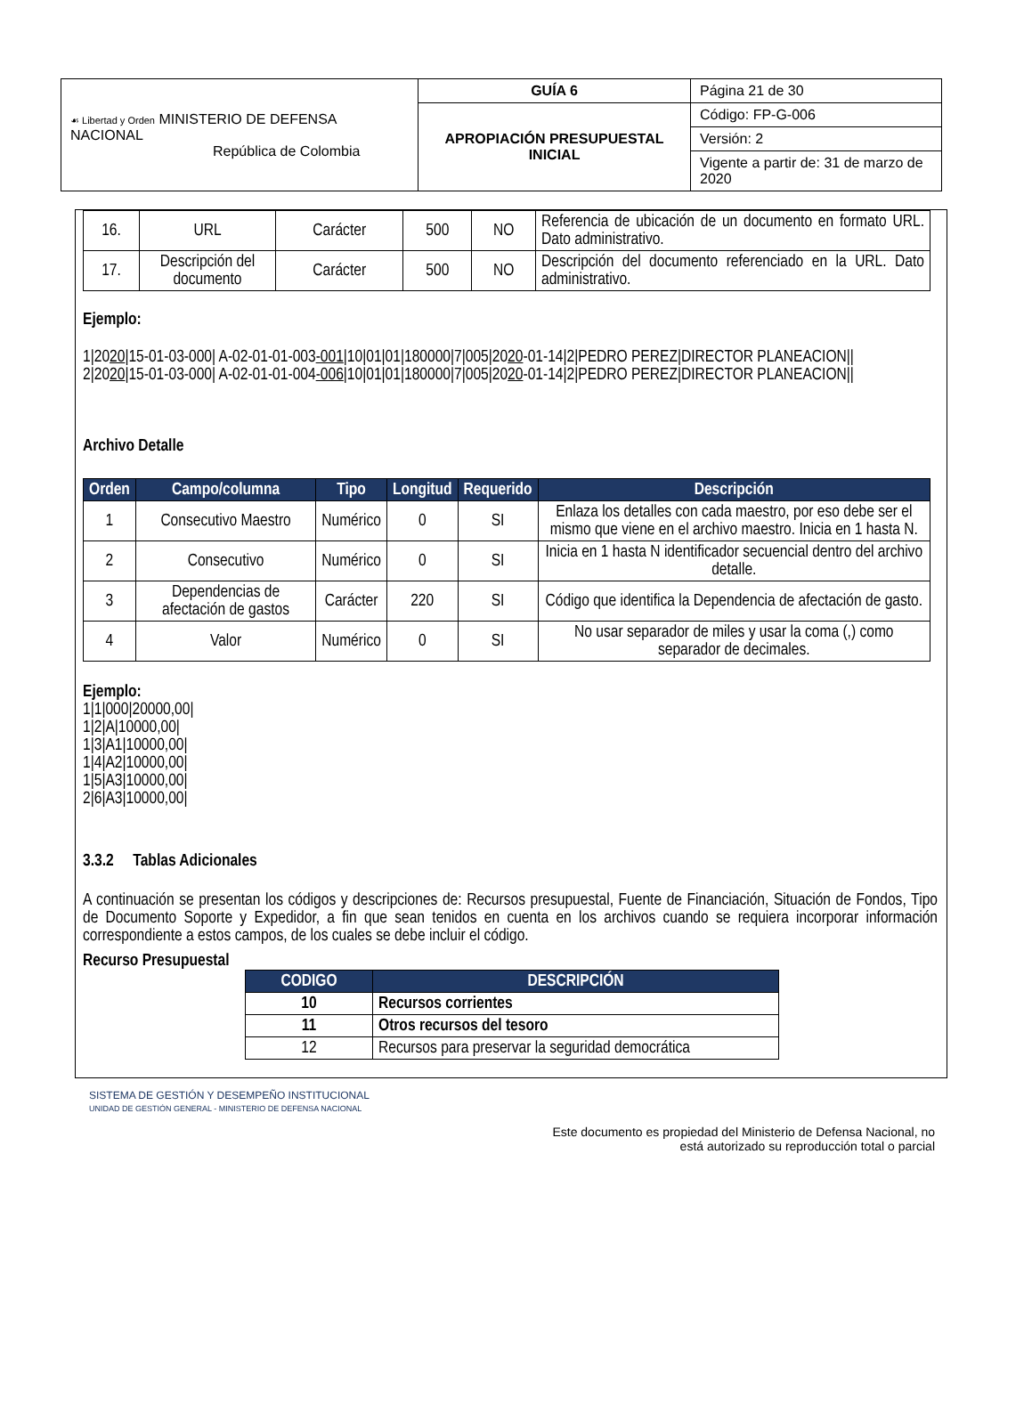| ☙ Libertad y Orden MINISTERIO DE DEFENSA NACIONAL República de Colombia | GUÍA 6 | Página 21 de 30 |
| | APROPIACIÓN PRESUPUESTAL INICIAL | Código: FP-G-006 |
| | | Versión: 2 |
| | | Vigente a partir de: 31 de marzo de 2020 |
| 16. | URL | Carácter | 500 | NO | Referencia de ubicación de un documento en formato URL. Dato administrativo. |
| 17. | Descripción del documento | Carácter | 500 | NO | Descripción del documento referenciado en la URL. Dato administrativo. |
Ejemplo:
1|2020|15-01-03-000| A-02-01-01-003-001|10|01|01|180000|7|005|2020-01-14|2|PEDRO PEREZ|DIRECTOR PLANEACION||
2|2020|15-01-03-000| A-02-01-01-004-006|10|01|01|180000|7|005|2020-01-14|2|PEDRO PEREZ|DIRECTOR PLANEACION||
Archivo Detalle
| Orden | Campo/columna | Tipo | Longitud | Requerido | Descripción |
| --- | --- | --- | --- | --- | --- |
| 1 | Consecutivo Maestro | Numérico | 0 | SI | Enlaza los detalles con cada maestro, por eso debe ser el mismo que viene en el archivo maestro. Inicia en 1 hasta N. |
| 2 | Consecutivo | Numérico | 0 | SI | Inicia en 1 hasta N identificador secuencial dentro del archivo detalle. |
| 3 | Dependencias de afectación de gastos | Carácter | 220 | SI | Código que identifica la Dependencia de afectación de gasto. |
| 4 | Valor | Numérico | 0 | SI | No usar separador de miles y usar la coma (,) como separador de decimales. |
Ejemplo:
1|1|000|20000,00|
1|2|A|10000,00|
1|3|A1|10000,00|
1|4|A2|10000,00|
1|5|A3|10000,00|
2|6|A3|10000,00|
3.3.2 Tablas Adicionales
A continuación se presentan los códigos y descripciones de: Recursos presupuestal, Fuente de Financiación, Situación de Fondos, Tipo de Documento Soporte y Expedidor, a fin que sean tenidos en cuenta en los archivos cuando se requiera incorporar información correspondiente a estos campos, de los cuales se debe incluir el código.
Recurso Presupuestal
| CODIGO | DESCRIPCIÓN |
| --- | --- |
| 10 | Recursos corrientes |
| 11 | Otros recursos del tesoro |
| 12 | Recursos para preservar la seguridad democrática |
SISTEMA DE GESTIÓN Y DESEMPEÑO INSTITUCIONAL
UNIDAD DE GESTIÓN GENERAL - MINISTERIO DE DEFENSA NACIONAL
Este documento es propiedad del Ministerio de Defensa Nacional, no
está autorizado su reproducción total o parcial